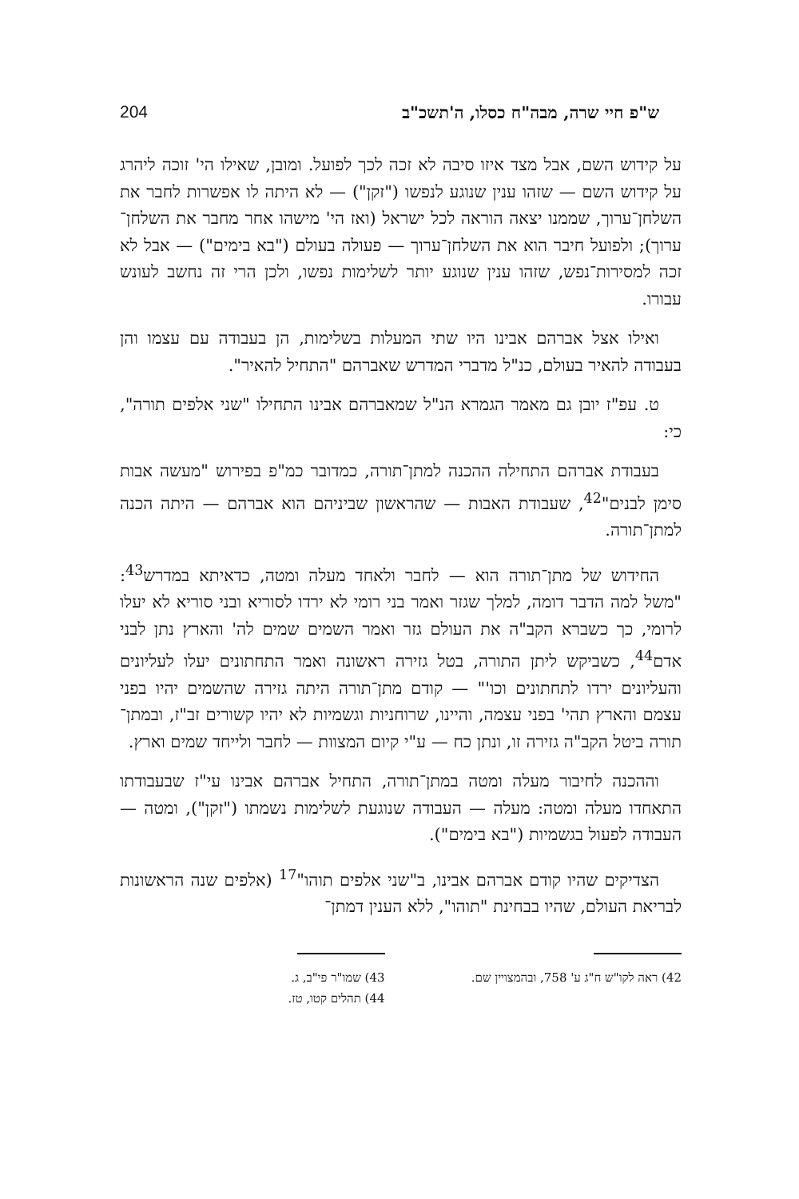ש"פ חיי שרה, מבה"ח כסלו, ה'תשכ"ב 204
על קידוש השם, אבל מצד איזו סיבה לא זכה לכך לפועל. ומובן, שאילו הי' זוכה ליהרג על קידוש השם — שזהו ענין שנוגע לנפשו ("זקן") — לא היתה לו אפשרות לחבר את השלחן־ערוך, שממנו יצאה הוראה לכל ישראל (ואז הי' מישהו אחר מחבר את השלחן־ערוך); ולפועל חיבר הוא את השלחן־ערוך — פעולה בעולם ("בא בימים") — אבל לא זכה למסירות־נפש, שזהו ענין שנוגע יותר לשלימות נפשו, ולכן הרי זה נחשב לעונש עבורו.
ואילו אצל אברהם אבינו היו שתי המעלות בשלימות, הן בעבודה עם עצמו והן בעבודה להאיר בעולם, כנ"ל מדברי המדרש שאברהם "התחיל להאיר".
ט. עפ"ז יובן גם מאמר הגמרא הנ"ל שמאברהם אבינו התחילו "שני אלפים תורה", כי:
בעבודת אברהם התחילה ההכנה למתן־תורה, כמדובר כמ"פ בפירוש "מעשה אבות סימן לבנים"<sup>42</sup>, שעבודת האבות — שהראשון שביניהם הוא אברהם — היתה הכנה למתן־תורה.
החידוש של מתן־תורה הוא — לחבר ולאחד מעלה ומטה, כדאיתא במדרש<sup>43</sup>: "משל למה הדבר דומה, למלך שגזר ואמר בני רומי לא ירדו לסוריא ובני סוריא לא יעלו לרומי, כך כשברא הקב"ה את העולם גזר ואמר השמים שמים לה' והארץ נתן לבני אדם<sup>44</sup>, כשביקש ליתן התורה, בטל גזירה ראשונה ואמר התחתונים יעלו לעליונים והעליונים ירדו לתחתונים וכו'" — קודם מתן־תורה היתה גזירה שהשמים יהיו בפני עצמם והארץ תהי' בפני עצמה, והיינו, שרוחניות וגשמיות לא יהיו קשורים זב"ז, ובמתן־תורה ביטל הקב"ה גזירה זו, ונתן כח — ע"י קיום המצוות — לחבר ולייחד שמים וארץ.
וההכנה לחיבור מעלה ומטה במתן־תורה, התחיל אברהם אבינו עי"ז שבעבודתו התאחדו מעלה ומטה: מעלה — העבודה שנוגעת לשלימות נשמתו ("זקן"), ומטה — העבודה לפעול בגשמיות ("בא בימים").
הצדיקים שהיו קודם אברהם אבינו, ב"שני אלפים תוהו"<sup>17</sup> (אלפים שנה הראשונות לבריאת העולם, שהיו בבחינת "תוהו", ללא הענין דמתן־
42) ראה לקו"ש ח"ג ע' 758, ובהמצויין שם.
43) שמו"ר פי"ב, ג.
44) תהלים קטו, טז.